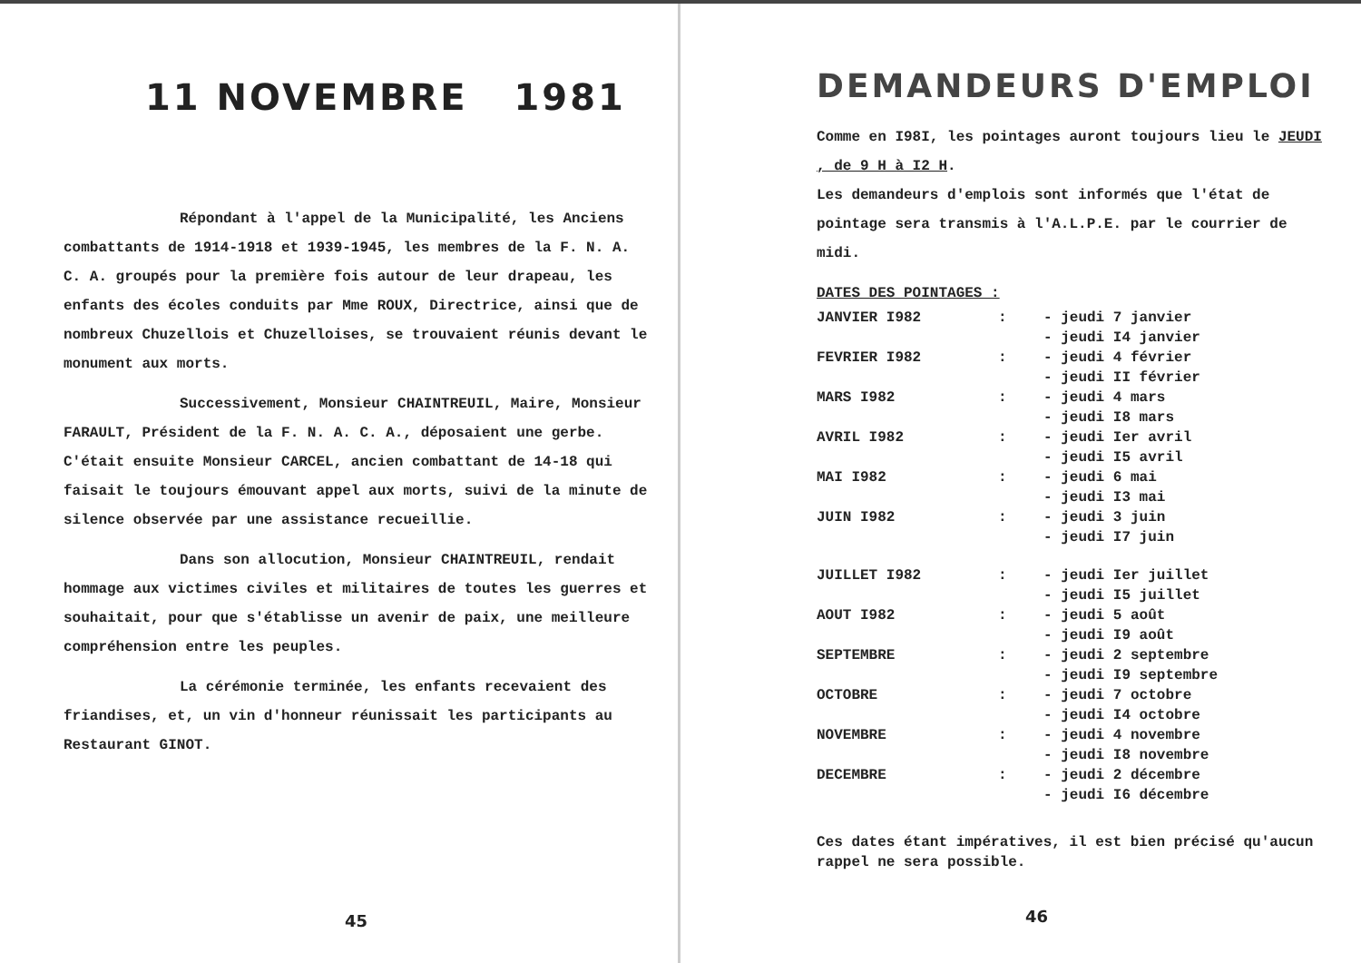11 NOVEMBRE 1981
Répondant à l'appel de la Municipalité, les Anciens combattants de 1914-1918 et 1939-1945, les membres de la F. N. A. C. A. groupés pour la première fois autour de leur drapeau, les enfants des écoles conduits par Mme ROUX, Directrice, ainsi que de nombreux Chuzellois et Chuzelloises, se trouvaient réunis devant le monument aux morts.
Successivement, Monsieur CHAINTREUIL, Maire, Monsieur FARAULT, Président de la F. N. A. C. A., déposaient une gerbe. C'était ensuite Monsieur CARCEL, ancien combattant de 14-18 qui faisait le toujours émouvant appel aux morts, suivi de la minute de silence observée par une assistance recueillie.
Dans son allocution, Monsieur CHAINTREUIL, rendait hommage aux victimes civiles et militaires de toutes les guerres et souhaitait, pour que s'établisse un avenir de paix, une meilleure compréhension entre les peuples.
La cérémonie terminée, les enfants recevaient des friandises, et, un vin d'honneur réunissait les participants au Restaurant GINOT.
45
DEMANDEURS D'EMPLOI
Comme en I98I, les pointages auront toujours lieu le JEUDI , de 9 H à I2 H.
Les demandeurs d'emplois sont informés que l'état de pointage sera transmis à l'A.L.P.E. par le courrier de midi.
DATES DES POINTAGES :
| JANVIER I982 | : | - jeudi 7 janvier - jeudi I4 janvier |
| FEVRIER I982 | : | - jeudi 4 février - jeudi II février |
| MARS I982 | : | - jeudi 4 mars - jeudi I8 mars |
| AVRIL I982 | : | - jeudi Ier avril - jeudi I5 avril |
| MAI I982 | : | - jeudi 6 mai - jeudi I3 mai |
| JUIN I982 | : | - jeudi 3 juin - jeudi I7 juin |
| JUILLET I982 | : | - jeudi Ier juillet - jeudi I5 juillet |
| AOUT I982 | : | - jeudi 5 août - jeudi I9 août |
| SEPTEMBRE | : | - jeudi 2 septembre - jeudi I9 septembre |
| OCTOBRE | : | - jeudi 7 octobre - jeudi I4 octobre |
| NOVEMBRE | : | - jeudi 4 novembre - jeudi I8 novembre |
| DECEMBRE | : | - jeudi 2 décembre - jeudi I6 décembre |
Ces dates étant impératives, il est bien précisé qu'aucun rappel ne sera possible.
46